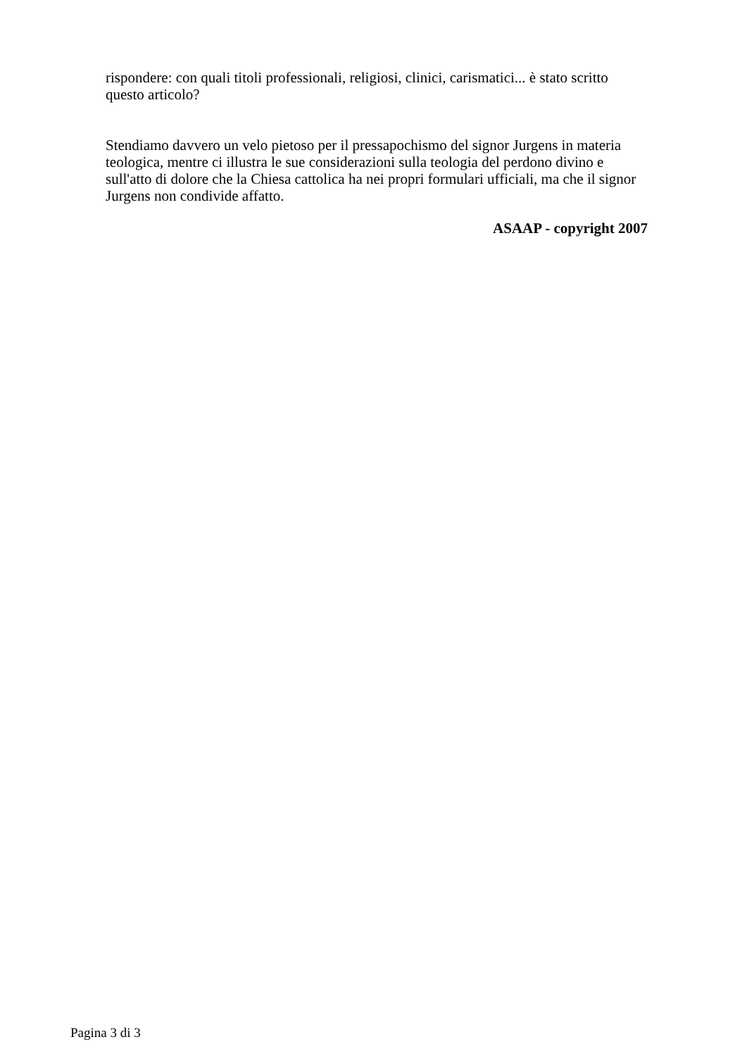rispondere: con quali titoli professionali, religiosi, clinici, carismatici... è stato scritto questo articolo?
Stendiamo davvero un velo pietoso per il pressapochismo del signor Jurgens in materia teologica, mentre ci illustra le sue considerazioni sulla teologia del perdono divino e sull'atto di dolore che la Chiesa cattolica ha nei propri formulari ufficiali, ma che il signor Jurgens non condivide affatto.
ASAAP - copyright 2007
Pagina 3 di 3